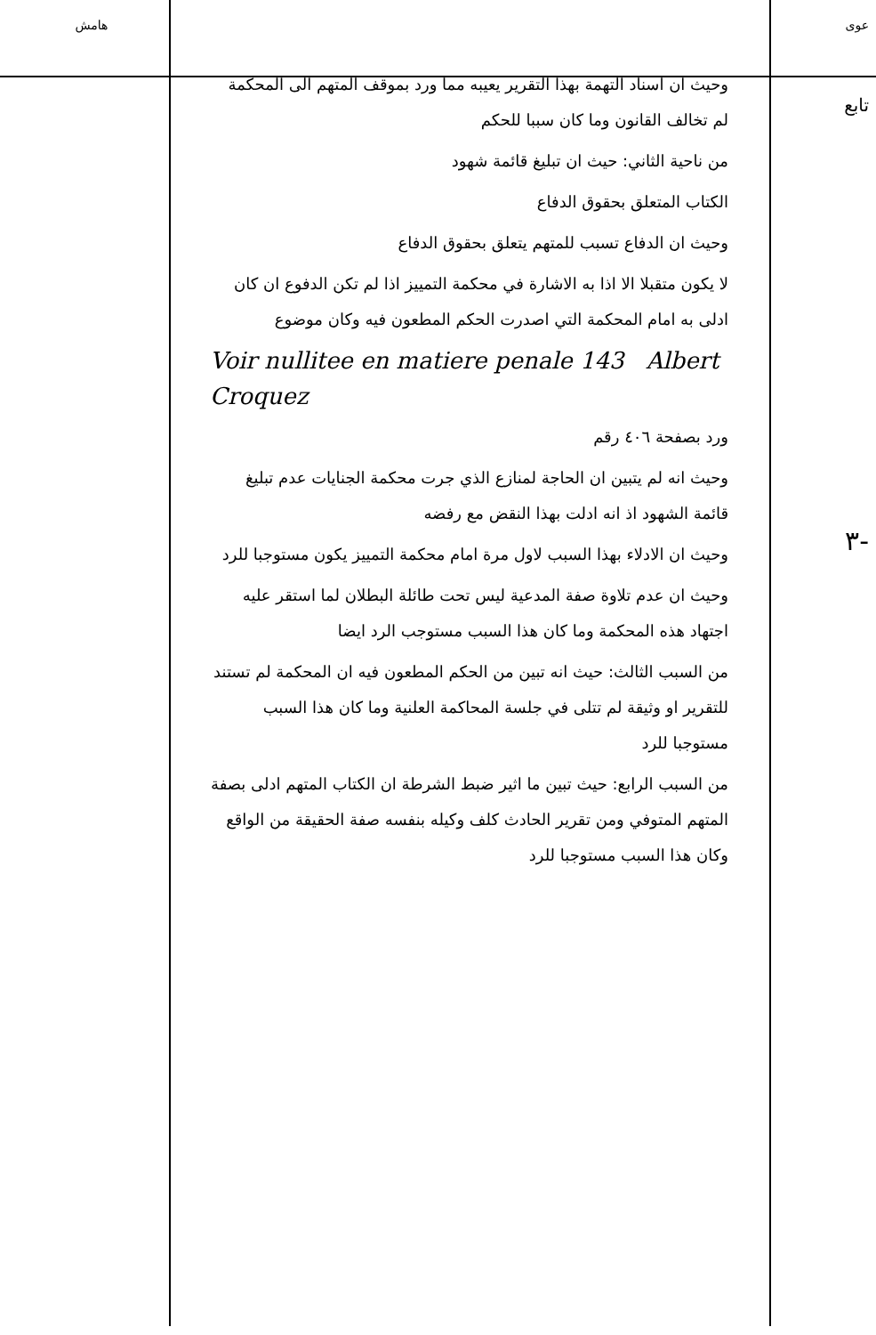عوى
تابع
-٣
وحيث ان اسناد التهمة بهذا التقرير يعيبه مما ورد بموقف المتهم الى المحكمة لم تخالف القانون وما كان سببا للحكم
من ناحية الثاني: حيث ان تبليغ قائمة شهود
الكتاب المتعلق بحقوق الدفاع
وحيث ان الدفاع تسبب للمتهم يتعلق بحقوق الدفاع
لا يكون متقبلا الا اذا به الاشارة في محكمة التمييز اذا لم تكن الدفوع ان كان ادلى به امام المحكمة التي اصدرت الحكم المطعون فيه وكان موضوع
Voir nullitee en matiere penale 143 Albert Croquez
ورد بصفحة ٤٠٦ رقم
وحيث انه لم يتبين ان الحاجة لمنازع الذي جرت محكمة الجنايات عدم تبليغ قائمة الشهود اذ انه ادلت بهذا النقض مع رفضه
وحيث ان الادلاء بهذا السبب لاول مرة امام محكمة التمييز يكون مستوجبا للرد
وحيث ان عدم تلاوة صفة المدعية ليس تحت طائلة البطلان لما استقر عليه اجتهاد هذه المحكمة وما كان هذا السبب مستوجب الرد ايضا
من السبب الثالث: حيث انه تبين من الحكم المطعون فيه ان المحكمة لم تستند للتقرير او وثيقة لم تتلى في جلسة المحاكمة العلنية وما كان هذا السبب مستوجبا للرد
من السبب الرابع: حيث تبين ما اثير ضبط الشرطة ان الكتاب المتهم ادلى بصفة المتهم المتوفي ومن تقرير الحادث كلف وكيله بنفسه صفة الحقيقة من الواقع وكان هذا السبب مستوجبا للرد
هامش